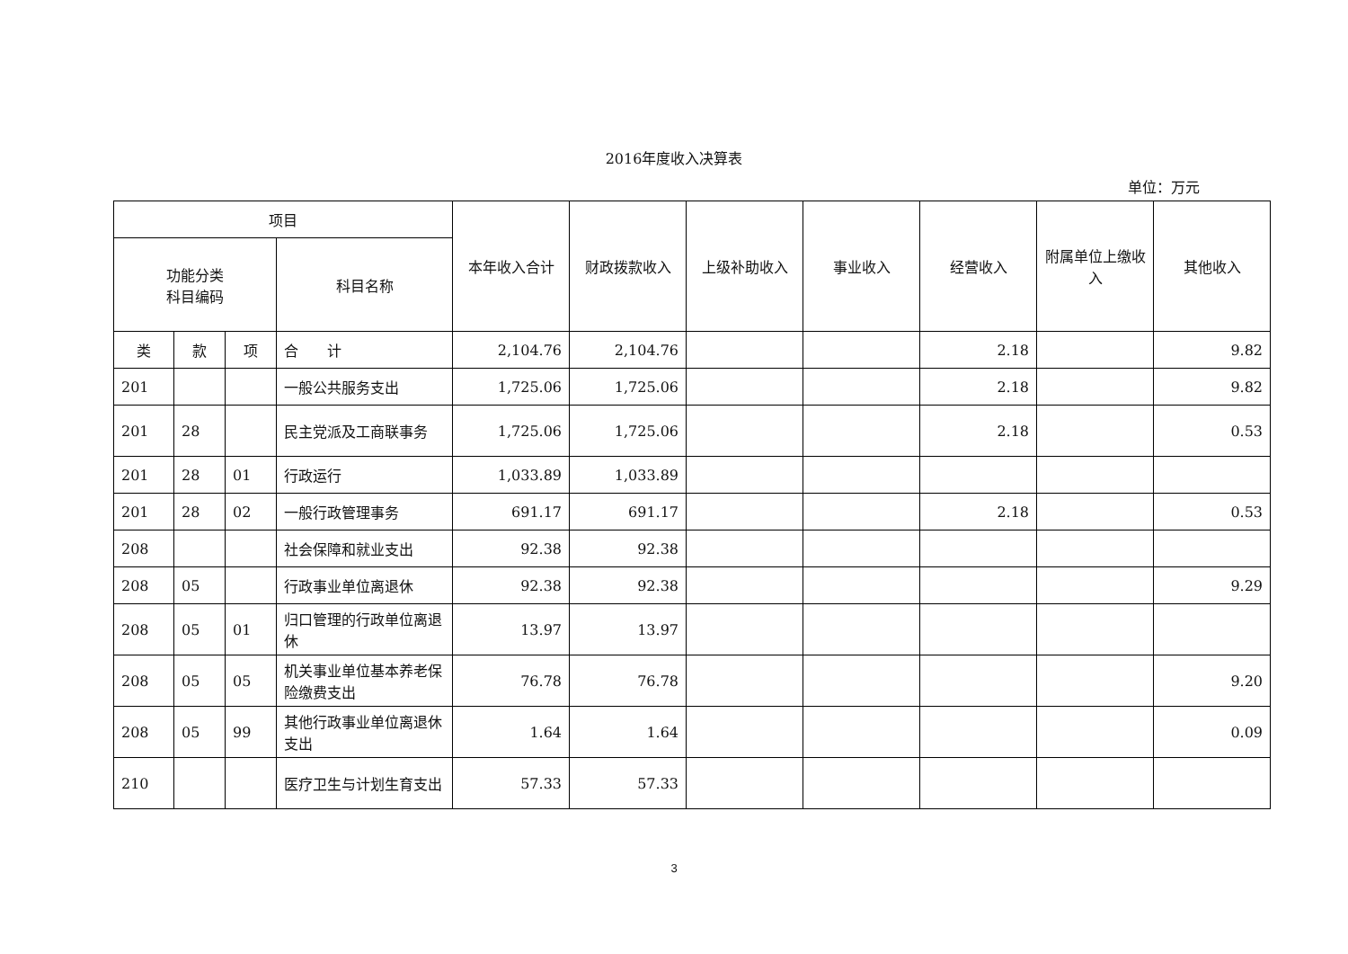2016年度收入决算表
单位：万元
| 项目 | | | | 本年收入合计 | 财政拨款收入 | 上级补助收入 | 事业收入 | 经营收入 | 附属单位上缴收入 | 其他收入 |
| --- | --- | --- | --- | --- | --- | --- | --- | --- | --- | --- |
| 功能分类 科目编码 | | | 科目名称 | | | | | | | |
| 类 | 款 | 项 | 合 计 | 2,104.76 | 2,104.76 | | | 2.18 | | 9.82 |
| 201 | | | 一般公共服务支出 | 1,725.06 | 1,725.06 | | | 2.18 | | 9.82 |
| 201 | 28 | | 民主党派及工商联事务 | 1,725.06 | 1,725.06 | | | 2.18 | | 0.53 |
| 201 | 28 | 01 | 行政运行 | 1,033.89 | 1,033.89 | | | | | |
| 201 | 28 | 02 | 一般行政管理事务 | 691.17 | 691.17 | | | 2.18 | | 0.53 |
| 208 | | | 社会保障和就业支出 | 92.38 | 92.38 | | | | | |
| 208 | 05 | | 行政事业单位离退休 | 92.38 | 92.38 | | | | | 9.29 |
| 208 | 05 | 01 | 归口管理的行政单位离退休 | 13.97 | 13.97 | | | | | |
| 208 | 05 | 05 | 机关事业单位基本养老保险缴费支出 | 76.78 | 76.78 | | | | | 9.20 |
| 208 | 05 | 99 | 其他行政事业单位离退休支出 | 1.64 | 1.64 | | | | | 0.09 |
| 210 | | | 医疗卫生与计划生育支出 | 57.33 | 57.33 | | | | | |
3